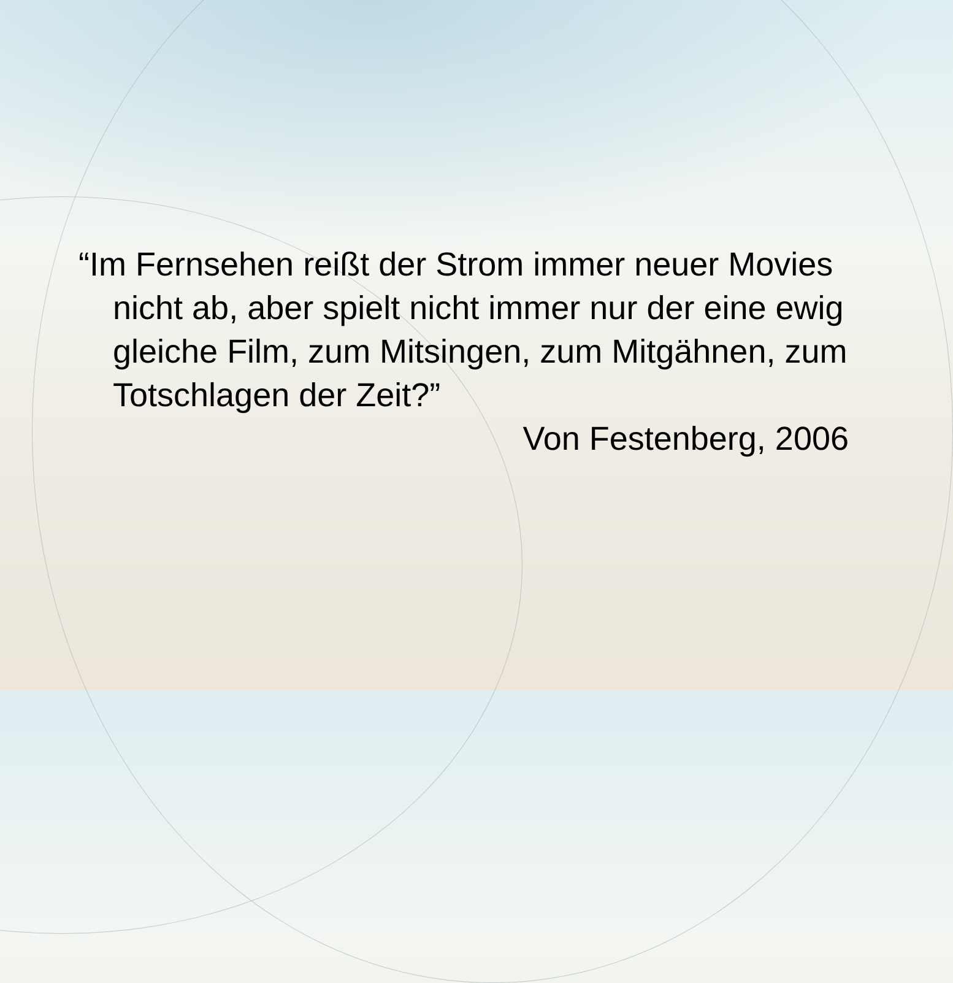“Im Fernsehen reißt der Strom immer neuer Movies nicht ab, aber spielt nicht immer nur der eine ewig gleiche Film, zum Mitsingen, zum Mitgähnen, zum Totschlagen der Zeit?”
Von Festenberg, 2006